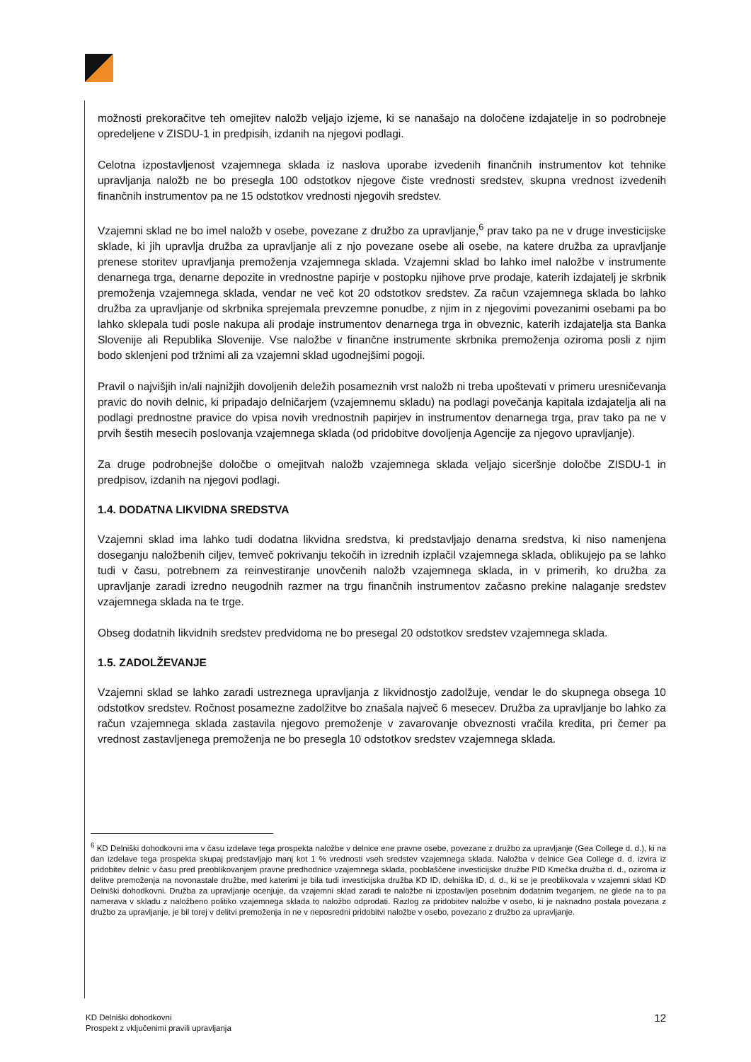možnosti prekoračitve teh omejitev naložb veljajo izjeme, ki se nanašajo na določene izdajatelje in so podrobneje opredeljene v ZISDU-1 in predpisih, izdanih na njegovi podlagi.
Celotna izpostavljenost vzajemnega sklada iz naslova uporabe izvedenih finančnih instrumentov kot tehnike upravljanja naložb ne bo presegla 100 odstotkov njegove čiste vrednosti sredstev, skupna vrednost izvedenih finančnih instrumentov pa ne 15 odstotkov vrednosti njegovih sredstev.
Vzajemni sklad ne bo imel naložb v osebe, povezane z družbo za upravljanje,<sup>6</sup> prav tako pa ne v druge investicijske sklade, ki jih upravlja družba za upravljanje ali z njo povezane osebe ali osebe, na katere družba za upravljanje prenese storitev upravljanja premoženja vzajemnega sklada. Vzajemni sklad bo lahko imel naložbe v instrumente denarnega trga, denarne depozite in vrednostne papirje v postopku njihove prve prodaje, katerih izdajatelj je skrbnik premoženja vzajemnega sklada, vendar ne več kot 20 odstotkov sredstev. Za račun vzajemnega sklada bo lahko družba za upravljanje od skrbnika sprejemala prevzemne ponudbe, z njim in z njegovimi povezanimi osebami pa bo lahko sklepala tudi posle nakupa ali prodaje instrumentov denarnega trga in obveznic, katerih izdajatelja sta Banka Slovenije ali Republika Slovenije. Vse naložbe v finančne instrumente skrbnika premoženja oziroma posli z njim bodo sklenjeni pod tržnimi ali za vzajemni sklad ugodnejšimi pogoji.
Pravil o najvišjih in/ali najnižjih dovoljenih deležih posameznih vrst naložb ni treba upoštevati v primeru uresničevanja pravic do novih delnic, ki pripadajo delničarjem (vzajemnemu skladu) na podlagi povečanja kapitala izdajatelja ali na podlagi prednostne pravice do vpisa novih vrednostnih papirjev in instrumentov denarnega trga, prav tako pa ne v prvih šestih mesecih poslovanja vzajemnega sklada (od pridobitve dovoljenja Agencije za njegovo upravljanje).
Za druge podrobnejše določbe o omejitvah naložb vzajemnega sklada veljajo siceršnje določbe ZISDU-1 in predpisov, izdanih na njegovi podlagi.
1.4. DODATNA LIKVIDNA SREDSTVA
Vzajemni sklad ima lahko tudi dodatna likvidna sredstva, ki predstavljajo denarna sredstva, ki niso namenjena doseganju naložbenih ciljev, temveč pokrivanju tekočih in izrednih izplačil vzajemnega sklada, oblikujejo pa se lahko tudi v času, potrebnem za reinvestiranje unovčenih naložb vzajemnega sklada, in v primerih, ko družba za upravljanje zaradi izredno neugodnih razmer na trgu finančnih instrumentov začasno prekine nalaganje sredstev vzajemnega sklada na te trge.
Obseg dodatnih likvidnih sredstev predvidoma ne bo presegal 20 odstotkov sredstev vzajemnega sklada.
1.5. ZADOLŽEVANJE
Vzajemni sklad se lahko zaradi ustreznega upravljanja z likvidnostjo zadolžuje, vendar le do skupnega obsega 10 odstotkov sredstev. Ročnost posamezne zadolžitve bo znašala največ 6 mesecev. Družba za upravljanje bo lahko za račun vzajemnega sklada zastavila njegovo premoženje v zavarovanje obveznosti vračila kredita, pri čemer pa vrednost zastavljenega premoženja ne bo presegla 10 odstotkov sredstev vzajemnega sklada.
<sup>6</sup> KD Delniški dohodkovni ima v času izdelave tega prospekta naložbe v delnice ene pravne osebe, povezane z družbo za upravljanje (Gea College d. d.), ki na dan izdelave tega prospekta skupaj predstavljajo manj kot 1 % vrednosti vseh sredstev vzajemnega sklada. Naložba v delnice Gea College d. d. izvira iz pridobitev delnic v času pred preoblikovanjem pravne predhodnice vzajemnega sklada, pooblaščene investicijske družbe PID Kmečka družba d. d., oziroma iz delitve premoženja na novonastale družbe, med katerimi je bila tudi investicijska družba KD ID, delniška ID, d. d., ki se je preoblikovala v vzajemni sklad KD Delniški dohodkovni. Družba za upravljanje ocenjuje, da vzajemni sklad zaradi te naložbe ni izpostavljen posebnim dodatnim tveganjem, ne glede na to pa namerava v skladu z naložbeno politiko vzajemnega sklada to naložbo odprodati. Razlog za pridobitev naložbe v osebo, ki je naknadno postala povezana z družbo za upravljanje, je bil torej v delitvi premoženja in ne v neposredni pridobitvi naložbe v osebo, povezano z družbo za upravljanje.
KD Delniški dohodkovni
Prospekt z vključenimi pravili upravljanja
12